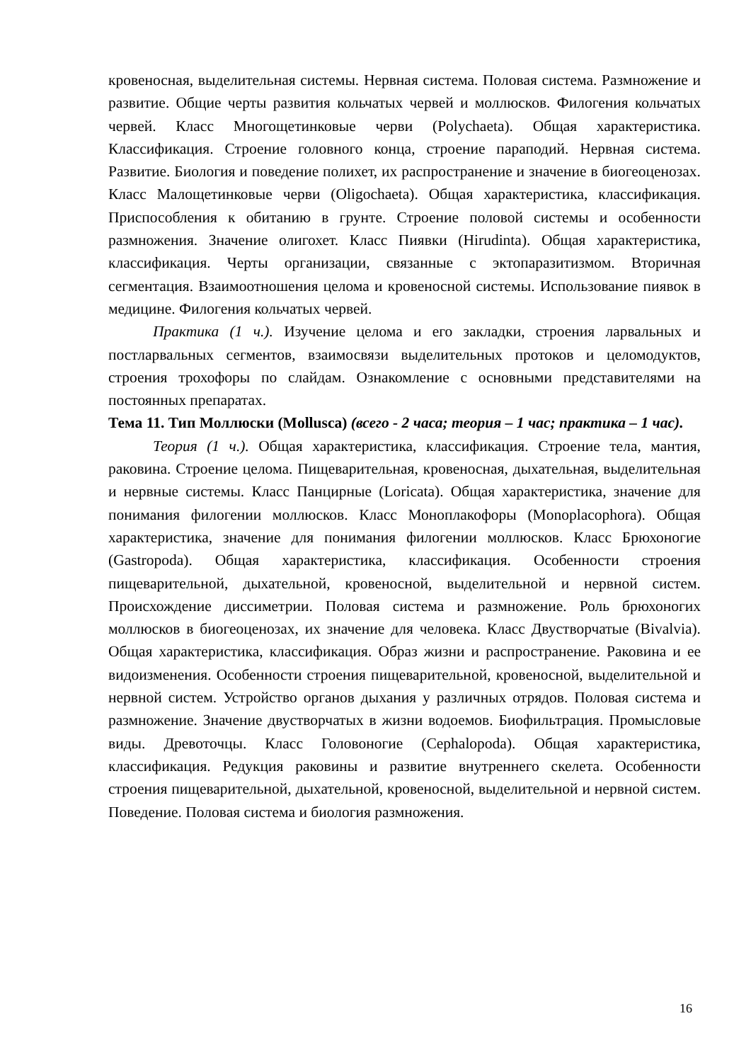кровеносная, выделительная системы. Нервная система. Половая система. Размножение и развитие. Общие черты развития кольчатых червей и моллюсков. Филогения кольчатых червей. Класс Многощетинковые черви (Polychaeta). Общая характеристика. Классификация. Строение головного конца, строение параподий. Нервная система. Развитие. Биология и поведение полихет, их распространение и значение в биогеоценозах. Класс Малощетинковые черви (Oligochaeta). Общая характеристика, классификация. Приспособления к обитанию в грунте. Строение половой системы и особенности размножения. Значение олигохет. Класс Пиявки (Hirudinta). Общая характеристика, классификация. Черты организации, связанные с эктопаразитизмом. Вторичная сегментация. Взаимоотношения целома и кровеносной системы. Использование пиявок в медицине. Филогения кольчатых червей.
Практика (1 ч.). Изучение целома и его закладки, строения ларвальных и постларвальных сегментов, взаимосвязи выделительных протоков и целомодуктов, строения трохофоры по слайдам. Ознакомление с основными представителями на постоянных препаратах.
Тема 11. Тип Моллюски (Mollusca) (всего - 2 часа; теория – 1 час; практика – 1 час).
Теория (1 ч.). Общая характеристика, классификация. Строение тела, мантия, раковина. Строение целома. Пищеварительная, кровеносная, дыхательная, выделительная и нервные системы. Класс Панцирные (Loricata). Общая характеристика, значение для понимания филогении моллюсков. Класс Моноплакофоры (Monoplacophora). Общая характеристика, значение для понимания филогении моллюсков. Класс Брюхоногие (Gastropoda). Общая характеристика, классификация. Особенности строения пищеварительной, дыхательной, кровеносной, выделительной и нервной систем. Происхождение диссиметрии. Половая система и размножение. Роль брюхоногих моллюсков в биогеоценозах, их значение для человека. Класс Двустворчатые (Bivalvia). Общая характеристика, классификация. Образ жизни и распространение. Раковина и ее видоизменения. Особенности строения пищеварительной, кровеносной, выделительной и нервной систем. Устройство органов дыхания у различных отрядов. Половая система и размножение. Значение двустворчатых в жизни водоемов. Биофильтрация. Промысловые виды. Древоточцы. Класс Головоногие (Cephalopoda). Общая характеристика, классификация. Редукция раковины и развитие внутреннего скелета. Особенности строения пищеварительной, дыхательной, кровеносной, выделительной и нервной систем. Поведение. Половая система и биология размножения.
16